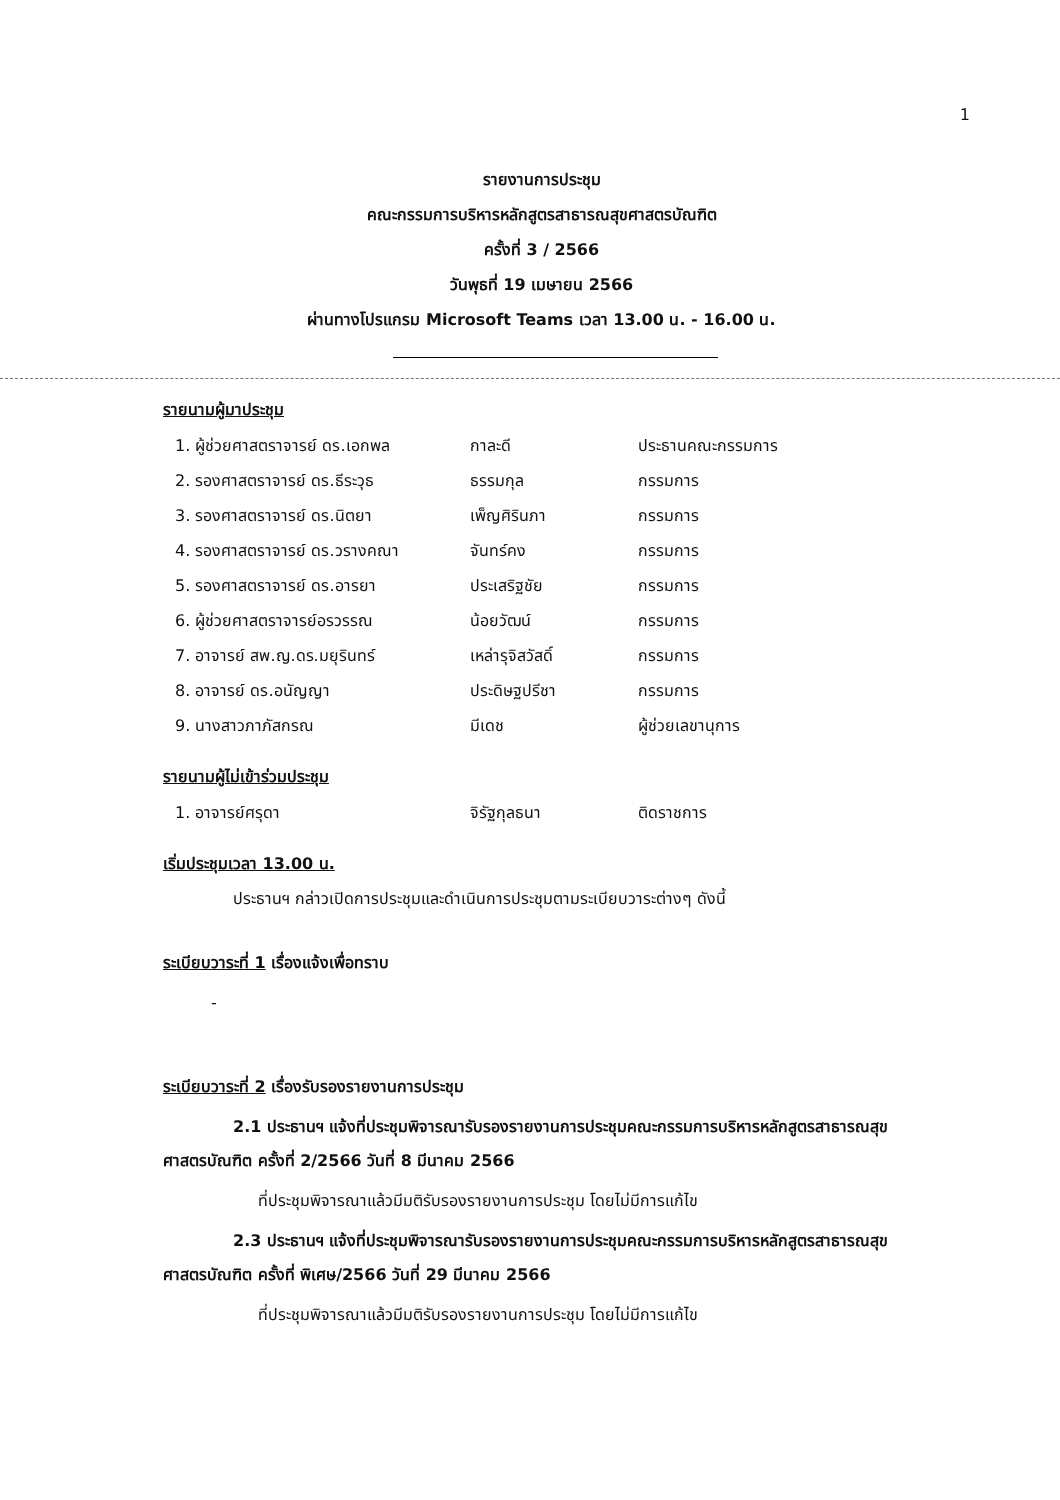1
รายงานการประชุม
คณะกรรมการบริหารหลักสูตรสาธารณสุขศาสตรบัณฑิต
ครั้งที่ 3 / 2566
วันพุธที่ 19 เมษายน 2566
ผ่านทางโปรแกรม Microsoft Teams เวลา 13.00 น. - 16.00 น.
รายนามผู้มาประชุม
| 1. ผู้ช่วยศาสตราจารย์ ดร.เอกพล | กาละดี | ประธานคณะกรรมการ |
| 2. รองศาสตราจารย์ ดร.ธีระวุธ | ธรรมกุล | กรรมการ |
| 3. รองศาสตราจารย์ ดร.นิตยา | เพ็ญศิรินภา | กรรมการ |
| 4. รองศาสตราจารย์ ดร.วรางคณา | จันทร์คง | กรรมการ |
| 5. รองศาสตราจารย์ ดร.อารยา | ประเสริฐชัย | กรรมการ |
| 6. ผู้ช่วยศาสตราจารย์อรวรรณ | น้อยวัฒน์ | กรรมการ |
| 7. อาจารย์ สพ.ญ.ดร.มยุรินทร์ | เหล่ารุจิสวัสดิ์ | กรรมการ |
| 8. อาจารย์ ดร.อนัญญา | ประดิษฐปรีชา | กรรมการ |
| 9. นางสาวภาภัสกรณ | มีเดช | ผู้ช่วยเลขานุการ |
รายนามผู้ไม่เข้าร่วมประชุม
| 1. อาจารย์ศรุดา | จิรัฐกุลธนา | ติดราชการ |
เริ่มประชุมเวลา 13.00 น.
ประธานฯ กล่าวเปิดการประชุมและดำเนินการประชุมตามระเบียบวาระต่างๆ ดังนี้
ระเบียบวาระที่ 1 เรื่องแจ้งเพื่อทราบ
-
ระเบียบวาระที่ 2 เรื่องรับรองรายงานการประชุม
2.1 ประธานฯ แจ้งที่ประชุมพิจารณารับรองรายงานการประชุมคณะกรรมการบริหารหลักสูตรสาธารณสุขศาสตรบัณฑิต ครั้งที่ 2/2566 วันที่ 8 มีนาคม 2566
ที่ประชุมพิจารณาแล้วมีมติรับรองรายงานการประชุม โดยไม่มีการแก้ไข
2.3 ประธานฯ แจ้งที่ประชุมพิจารณารับรองรายงานการประชุมคณะกรรมการบริหารหลักสูตรสาธารณสุขศาสตรบัณฑิต ครั้งที่ พิเศษ/2566 วันที่ 29 มีนาคม 2566
ที่ประชุมพิจารณาแล้วมีมติรับรองรายงานการประชุม โดยไม่มีการแก้ไข